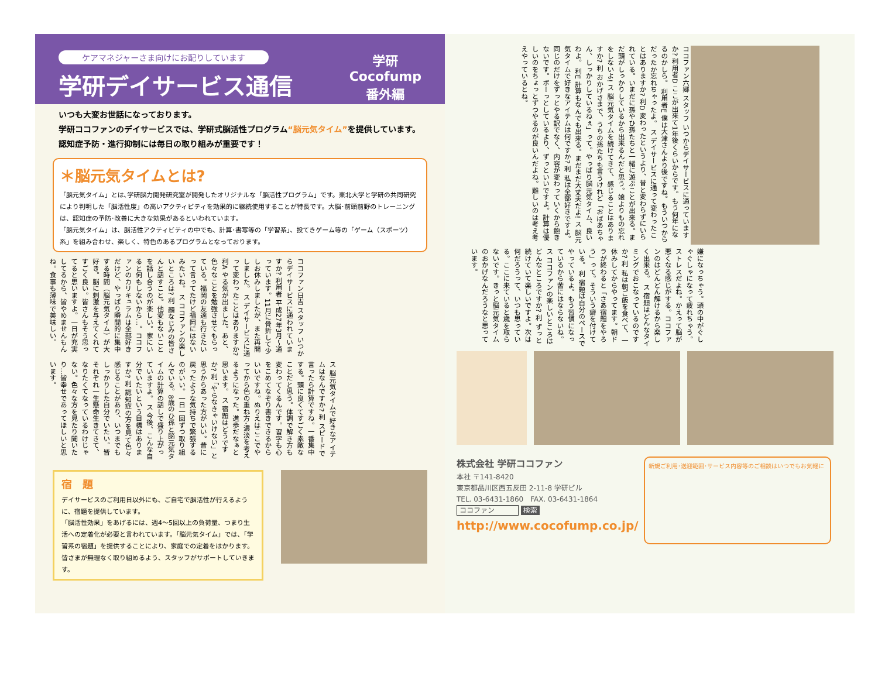学研
Cocofump
番外編
ケアマネジャーさま向けにお配りしています
学研デイサービス通信
いつも大変お世話になっております。
学研ココファンのデイサービスでは、学研式脳活性プログラム“脳元気タイム”を提供しています。認知症予防・進行抑制には毎日の取り組みが重要です！
＊脳元気タイムとは?
「脳元気タイム」とは､学研脳力開発研究室が開発したオリジナルな「脳活性プログラム」です。東北大学と学研の共同研究により判明した「脳活性度」の高いアクティビティを効果的に継続使用することが特長です。大脳･前頭前野のトレーニングは、認知症の予防･改善に大きな効果があるといわれています。
「脳元気タイム」は、脳活性アクティビティの中でも、計算･書写等の「学習系」、投てきゲーム等の「ゲーム（スポーツ）系」を組み合わせ、楽しく、特色のあるプログラムとなっております。
ココファン日吉 スタッフ いつからデイサービスに通われていますか? 利用者 平成27年3月～通っています。11月に骨折して少しお休みしましたが、また再開しました。 ス デイサービスに通って変わったことはありますか? 利A やる気が出ました。あと、色々なことを勉強させてもらっている。福岡の友達も行きたいって言ってたけど福岡にはないみたいね。 ス ココファンの楽しいところは? 利 顔なじみの皆さんと話すこと。他愛もないことを話し合うのが楽しい。家にいると何もしないから…。ココファンのカリキュラムは全部好きだけど、やっぱり瞬間的に集中する時間（脳元気タイム）が大好き。脳に刺激を与えてくれてすごく良い。皆さんもそう思ってると思いますよ。一日が充実してるから、皆やめませんもんね。食事も薄味で美味しい。
ス 脳元気タイムで好きなアイテムはなんですか? 利 スピードで言ったら計算ですね。一番集中する。頭に良くてすごく素敵なことだと思う。体調で解き方も変わってくるんです。習字も心をこめてなぞり書きできるからいいですね。ぬりえはここでやってから色の重ね方･濃淡を考えるようになった。進歩だなぁと思います。 ス 宿題はどうですか? 利 「やらなきゃいけない」と思うからあった方がいい。昔に戻ったような気持ちで緊張するのがいい。一日一回ずつ取り組んでいる。8歳のひ孫と脳元気タイムの計算の話しで盛り上がっていますよ。 ス 今後、こんな自分でいたいという目標はありますか? 利 認知症の方を見て色々感じることがあり、いつまでもしっかりした自分でいたい。皆それぞれ一生懸命生きてきて、なりたくてなっているわけじゃない。色々な方を見たり聞いたり…皆幸せであってほしいと思います。
宿　題
デイサービスのご利用日以外にも、ご自宅で脳活性が行えるように、宿題を提供しています。
「脳活性効果」をあげるには、週4～5回以上の負荷量、つまり生活への定着化が必要と言われています。「脳元気タイム」では、「学習系の宿題」を提供することにより、家庭での定着をはかります。
皆さまが無理なく取り組めるよう、スタッフがサポートしていきます。
ココファン六郷 スタッフ いつからデイサービスに通っていますか? 利用者D ここが出来て1年後くらいからです。もう何年になるのかしら。 利用者E 僕は大津さんより後ですね。もういつからだったか忘れちゃったよ。 ス デイサービスに通って変わったことはありますか? 利D 変わったというより、昔と変わらずにいられている。いまだに孫やひ孫たちと一緒に遊ぶことが出来る。まだ頭がしっかりしているから出来るんだと思う。娘よりもの忘れをしないよ! ス 脳元気タイムを続けてきて、感じることはありますか? 利 おかげさまで、うちの孫たちも言うけれど「おばあちゃん、しっかりしているねぇ」って。やっぱり脳元気タイム、良いわよ。 利E 計算もなんでも出来る。まだまだ大丈夫だよ! ス 脳元気タイムで好きなアイテムは何ですか? 利 私は全部好きですよ。同じのだけをずっとやる訳でなく、内容が変わっていくから飽きないです。ボーっとしているより、ずっといいですよ。計算は優しいのをちょっとずつやるのが良いんだよね。難しいのは考え考えやっているとね。
嫌になっちゃう。頭の中がぐしゃぐしゃになって疲れちゃう。ストレスだよね。かえって脳が悪くなる感じがする。ココファンのはどんどん解けるから楽しく出来る。 ス 宿題はどんなタイミングでおこなっているのですか? 利 私は朝ご飯を食べて、一休みしてからやってます。朝ドラが終わると「さあ宿題をやろう」って。そういう癖を付けている。 利 宿題は自分のペースでやっているよ。もう習慣になっているから苦にはならないね。 ス ココファンの楽しいところはどんなところですか? 利 ずっと続けていて楽しいですよ。次は何だろうって、いつも思っている。ここに来ていると歳を取らないです。きっと脳元気タイムのおかげなんだろうなと思っています。
株式会社 学研ココファン
本社 〒141-8420
東京都品川区西五反田 2-11-8 学研ビル
TEL. 03-6431-1860　FAX. 03-6431-1864
ココファン 検索
http://www.cocofump.co.jp/
新規ご利用･送迎範囲･サービス内容等のご相談はいつでもお気軽に